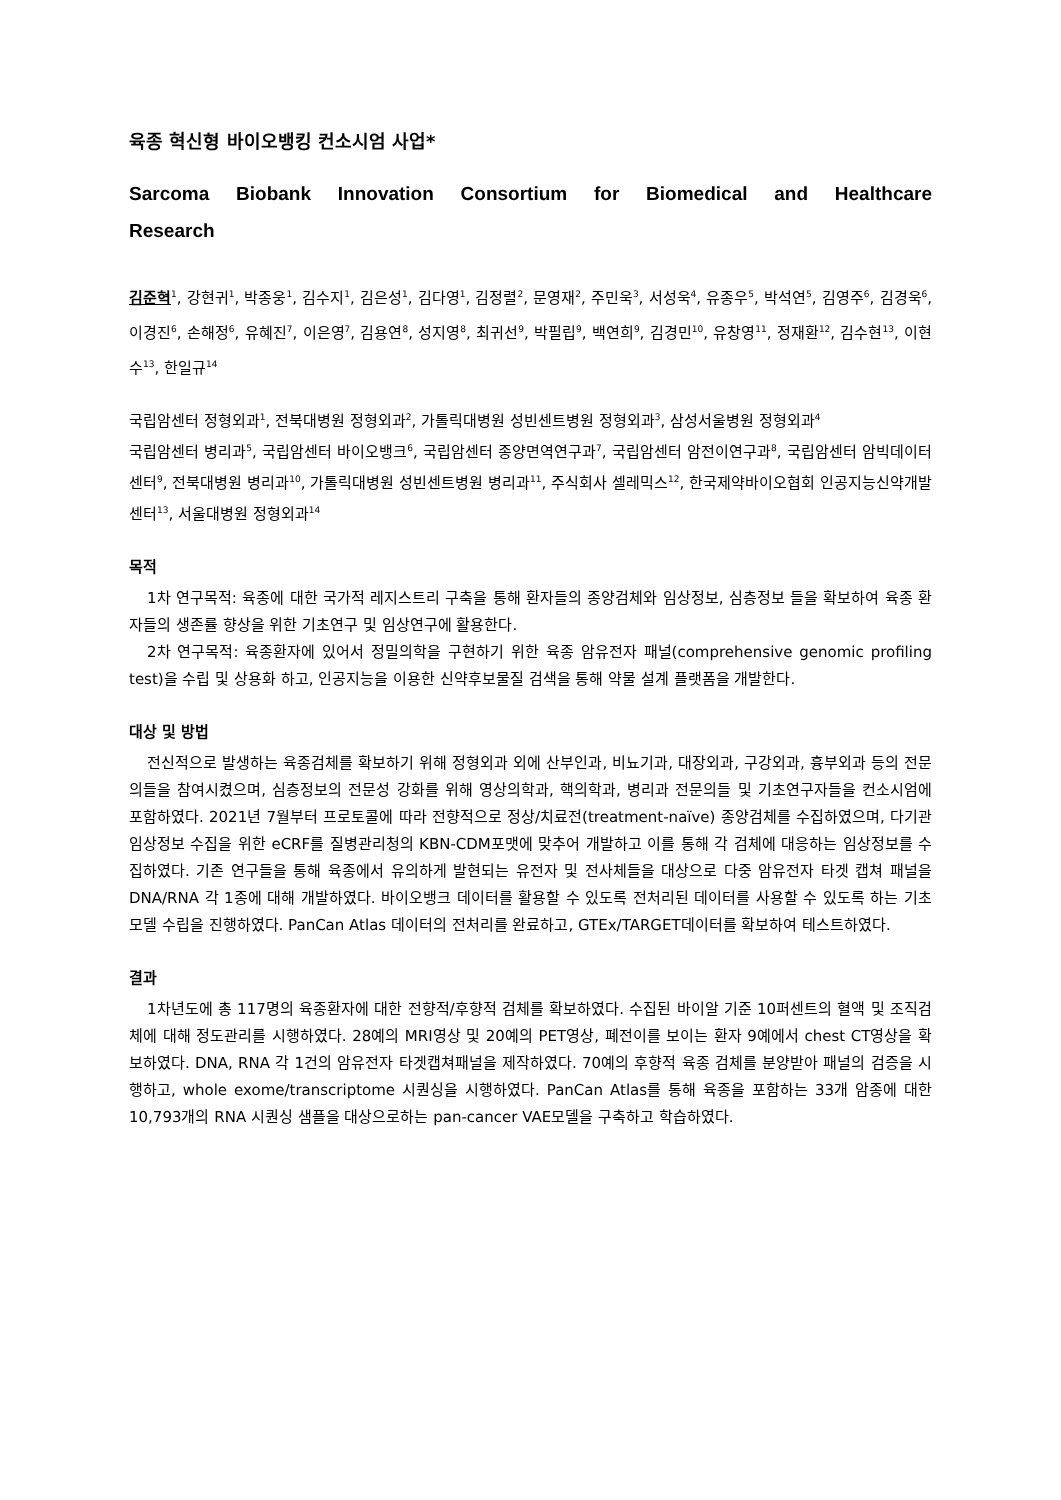육종 혁신형 바이오뱅킹 컨소시엄 사업*
Sarcoma Biobank Innovation Consortium for Biomedical and Healthcare Research
김준혁<sup>1</sup>, 강현귀<sup>1</sup>, 박종웅<sup>1</sup>, 김수지<sup>1</sup>, 김은성<sup>1</sup>, 김다영<sup>1</sup>, 김정렬<sup>2</sup>, 문영재<sup>2</sup>, 주민욱<sup>3</sup>, 서성욱<sup>4</sup>, 유종우<sup>5</sup>, 박석연<sup>5</sup>, 김영주<sup>6</sup>, 김경욱<sup>6</sup>, 이경진<sup>6</sup>, 손해정<sup>6</sup>, 유혜진<sup>7</sup>, 이은영<sup>7</sup>, 김용연<sup>8</sup>, 성지영<sup>8</sup>, 최귀선<sup>9</sup>, 박필립<sup>9</sup>, 백연희<sup>9</sup>, 김경민<sup>10</sup>, 유창영<sup>11</sup>, 정재환<sup>12</sup>, 김수현<sup>13</sup>, 이현수<sup>13</sup>, 한일규<sup>14</sup>
국립암센터 정형외과<sup>1</sup>, 전북대병원 정형외과<sup>2</sup>, 가톨릭대병원 성빈센트병원 정형외과<sup>3</sup>, 삼성서울병원 정형외과<sup>4</sup>
국립암센터 병리과<sup>5</sup>, 국립암센터 바이오뱅크<sup>6</sup>, 국립암센터 종양면역연구과<sup>7</sup>, 국립암센터 암전이연구과<sup>8</sup>, 국립암센터 암빅데이터센터<sup>9</sup>, 전북대병원 병리과<sup>10</sup>, 가톨릭대병원 성빈센트병원 병리과<sup>11</sup>, 주식회사 셀레믹스<sup>12</sup>, 한국제약바이오협회 인공지능신약개발센터<sup>13</sup>, 서울대병원 정형외과<sup>14</sup>
목적
1차 연구목적: 육종에 대한 국가적 레지스트리 구축을 통해 환자들의 종양검체와 임상정보, 심층정보 들을 확보하여 육종 환자들의 생존률 향상을 위한 기초연구 및 임상연구에 활용한다.
2차 연구목적: 육종환자에 있어서 정밀의학을 구현하기 위한 육종 암유전자 패널(comprehensive genomic profiling test)을 수립 및 상용화 하고, 인공지능을 이용한 신약후보물질 검색을 통해 약물 설계 플랫폼을 개발한다.
대상 및 방법
전신적으로 발생하는 육종검체를 확보하기 위해 정형외과 외에 산부인과, 비뇨기과, 대장외과, 구강외과, 흉부외과 등의 전문의들을 참여시켰으며, 심층정보의 전문성 강화를 위해 영상의학과, 핵의학과, 병리과 전문의들 및 기초연구자들을 컨소시엄에 포함하였다. 2021년 7월부터 프로토콜에 따라 전향적으로 정상/치료전(treatment-naïve) 종양검체를 수집하였으며, 다기관 임상정보 수집을 위한 eCRF를 질병관리청의 KBN-CDM포맷에 맞추어 개발하고 이를 통해 각 검체에 대응하는 임상정보를 수집하였다. 기존 연구들을 통해 육종에서 유의하게 발현되는 유전자 및 전사체들을 대상으로 다중 암유전자 타겟 캡쳐 패널을 DNA/RNA 각 1종에 대해 개발하였다. 바이오뱅크 데이터를 활용할 수 있도록 전처리된 데이터를 사용할 수 있도록 하는 기초모델 수립을 진행하였다. PanCan Atlas 데이터의 전처리를 완료하고, GTEx/TARGET데이터를 확보하여 테스트하였다.
결과
1차년도에 총 117명의 육종환자에 대한 전향적/후향적 검체를 확보하였다. 수집된 바이알 기준 10퍼센트의 혈액 및 조직검체에 대해 정도관리를 시행하였다. 28예의 MRI영상 및 20예의 PET영상, 폐전이를 보이는 환자 9예에서 chest CT영상을 확보하였다. DNA, RNA 각 1건의 암유전자 타겟캡쳐패널을 제작하였다. 70예의 후향적 육종 검체를 분양받아 패널의 검증을 시행하고, whole exome/transcriptome 시퀀싱을 시행하였다. PanCan Atlas를 통해 육종을 포함하는 33개 암종에 대한 10,793개의 RNA 시퀀싱 샘플을 대상으로하는 pan-cancer VAE모델을 구축하고 학습하였다.